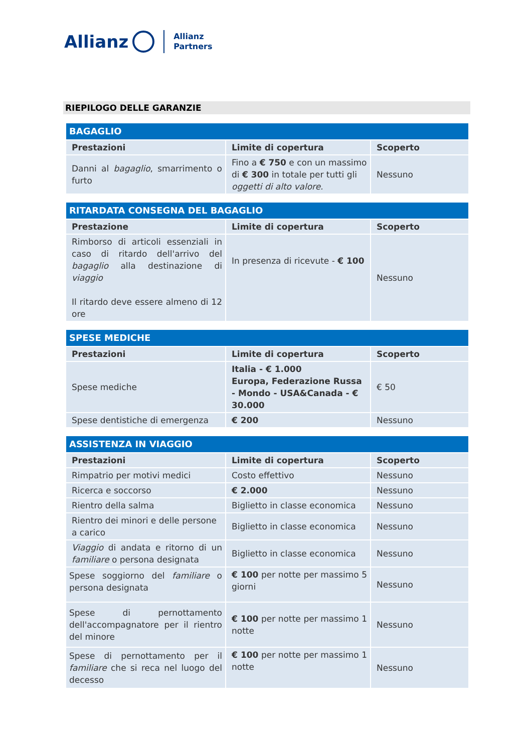Allianz Allianz
Partners
RIEPILOGO DELLE GARANZIE
| BAGAGLIO | | |
| --- | --- | --- |
| Prestazioni | Limite di copertura | Scoperto |
| Danni al bagaglio , smarrimento o furto | Fino a € 750 e con un massimo di € 300 in totale per tutti gli oggetti di alto valore. | Nessuno |
| RITARDATA CONSEGNA DEL BAGAGLIO | | |
| --- | --- | --- |
| Prestazione | Limite di copertura | Scoperto |
| Rimborso di articoli essenziali in caso di ritardo dell'arrivo del bagaglio alla destinazione di viaggio Il ritardo deve essere almeno di 12 ore | In presenza di ricevute - € 100 | Nessuno |
| SPESE MEDICHE | | |
| --- | --- | --- |
| Prestazioni | Limite di copertura | Scoperto |
| Spese mediche | Italia - € 1.000 Europa, Federazione Russa - Mondo - USA&Canada - € 30.000 | € 50 |
| Spese dentistiche di emergenza | € 200 | Nessuno |
| ASSISTENZA IN VIAGGIO | | |
| --- | --- | --- |
| Prestazioni | Limite di copertura | Scoperto |
| Rimpatrio per motivi medici | Costo effettivo | Nessuno |
| Ricerca e soccorso | € 2.000 | Nessuno |
| Rientro della salma | Biglietto in classe economica | Nessuno |
| Rientro dei minori e delle persone a carico | Biglietto in classe economica | Nessuno |
| Viaggio di andata e ritorno di un familiare o persona designata | Biglietto in classe economica | Nessuno |
| Spese soggiorno del familiare o persona designata | € 100 per notte per massimo 5 giorni | Nessuno |
| Spese di pernottamento dell'accompagnatore per il rientro del minore | € 100 per notte per massimo 1 notte | Nessuno |
| Spese di pernottamento per il familiare che si reca nel luogo del decesso | € 100 per notte per massimo 1 notte | Nessuno |